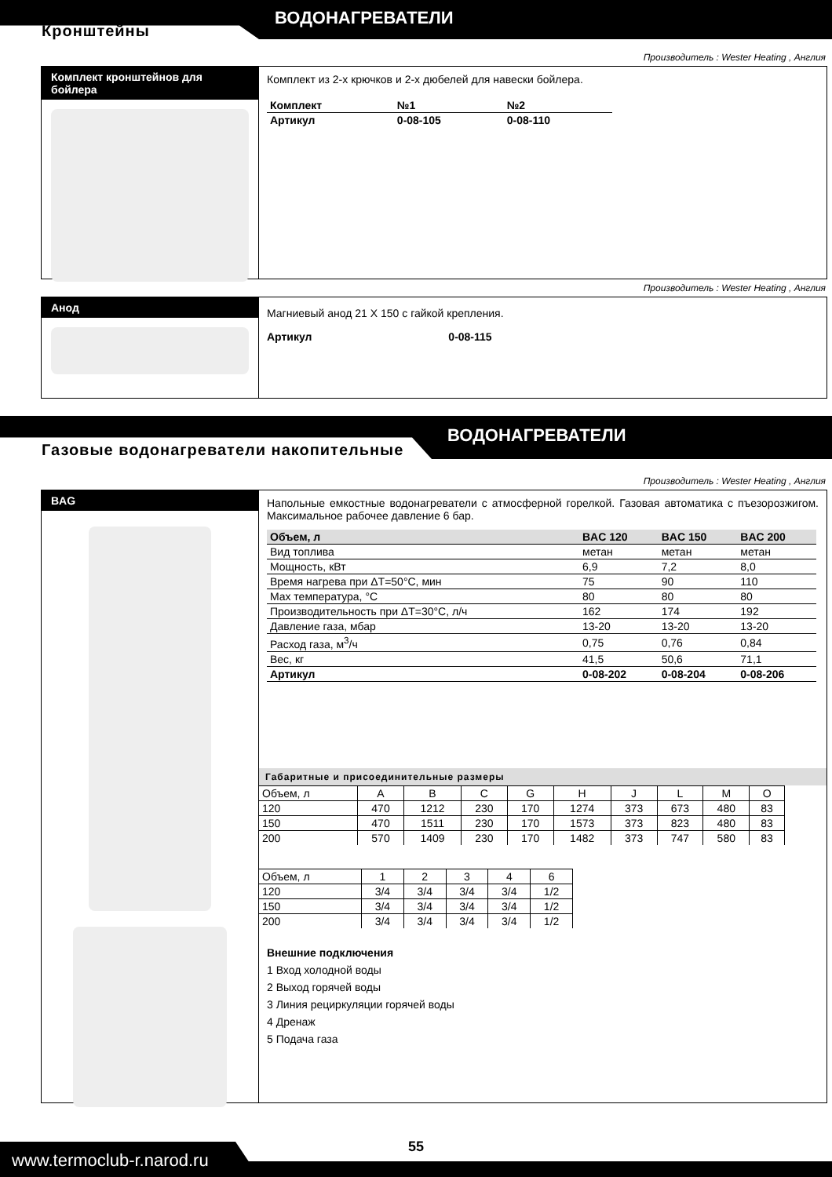Кронштейны
ВОДОНАГРЕВАТЕЛИ
Производитель : Wester Heating , Англия
Комплект кронштейнов для бойлера
Комплект из 2-х крючков и 2-х дюбелей для навески бойлера.
| Комплект | №1 | №2 |
| --- | --- | --- |
| Артикул | 0-08-105 | 0-08-110 |
Производитель : Wester Heating , Англия
Анод
Магниевый анод 21 X 150 с гайкой крепления.
Артикул 0-08-115
ВОДОНАГРЕВАТЕЛИ
Газовые водонагреватели накопительные
Производитель : Wester Heating , Англия
BAG
Напольные емкостные водонагреватели с атмосферной горелкой. Газовая автоматика с пъезорозжигом. Максимальное рабочее давление 6 бар.
| Объем, л | BAC 120 | BAC 150 | BAC 200 |
| Вид топлива | метан | метан | метан |
| Мощность, кВт | 6,9 | 7,2 | 8,0 |
| Время нагрева при ΔT=50°C, мин | 75 | 90 | 110 |
| Max температура, °C | 80 | 80 | 80 |
| Производительность при ΔT=30°C, л/ч | 162 | 174 | 192 |
| Давление газа, мбар | 13-20 | 13-20 | 13-20 |
| Расход газа, м<sup>3</sup>/ч | 0,75 | 0,76 | 0,84 |
| Вес, кг | 41,5 | 50,6 | 71,1 |
| Артикул | 0-08-202 | 0-08-204 | 0-08-206 |
Габаритные и присоединительные размеры
| Объем, л | A | B | C | G | H | J | L | M | O |
| 120 | 470 | 1212 | 230 | 170 | 1274 | 373 | 673 | 480 | 83 |
| 150 | 470 | 1511 | 230 | 170 | 1573 | 373 | 823 | 480 | 83 |
| 200 | 570 | 1409 | 230 | 170 | 1482 | 373 | 747 | 580 | 83 |
| Объем, л | 1 | 2 | 3 | 4 | 6 |
| 120 | 3/4 | 3/4 | 3/4 | 3/4 | 1/2 |
| 150 | 3/4 | 3/4 | 3/4 | 3/4 | 1/2 |
| 200 | 3/4 | 3/4 | 3/4 | 3/4 | 1/2 |
Внешние подключения
1 Вход холодной воды
2 Выход горячей воды
3 Линия рециркуляции горячей воды
4 Дренаж
5 Подача газа
www.termoclub-r.narod.ru
55